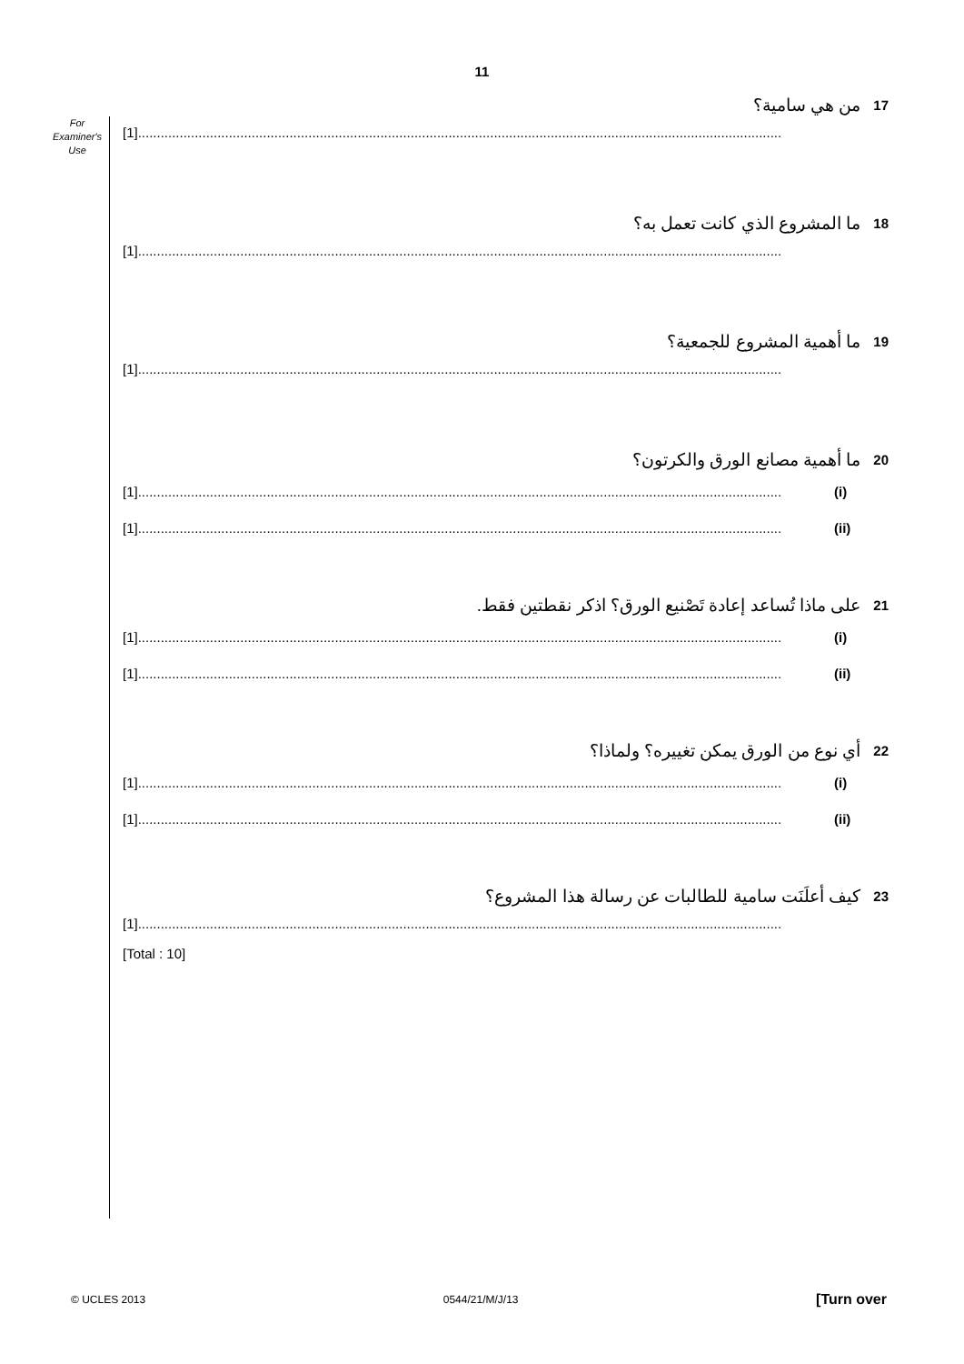11
For
Examiner's
Use
17 من هي سامية؟
[1] ..........................................................................................................................................................................
18 ما المشروع الذي كانت تعمل به؟
[1] ..........................................................................................................................................................................
19 ما أهمية المشروع للجمعية؟
[1] ..........................................................................................................................................................................
20 ما أهمية مصانع الورق والكرتون؟
[1].......................................................................................................................................................................... (i)
[1] .......................................................................................................................................................................... (ii)
21 على ماذا تُساعد إعادة تَصْنيع الورق؟ اذكر نقطتين فقط.
[1].......................................................................................................................................................................... (i)
[1] .......................................................................................................................................................................... (ii)
22 أي نوع من الورق يمكن تغييره؟ ولماذا؟
[1].......................................................................................................................................................................... (i)
[1] .......................................................................................................................................................................... (ii)
23 كيف أعلَنَت سامية للطالبات عن رسالة هذا المشروع؟
[1] ..........................................................................................................................................................................
[Total : 10]
© UCLES 2013 0544/21/M/J/13 [Turn over